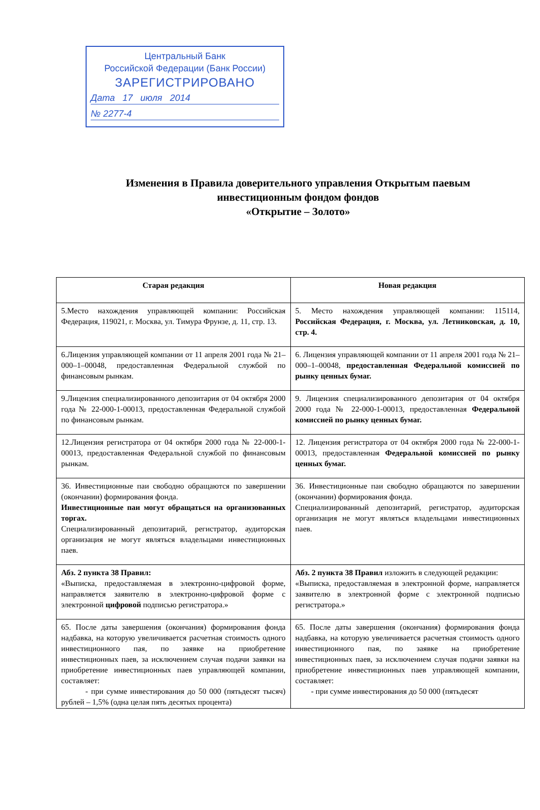Центральный Банк
Российской Федерации (Банк России)
ЗАРЕГИСТРИРОВАНО
Дата 17 июля 2014
№ 2277-4
Изменения в Правила доверительного управления Открытым паевым инвестиционным фондом фондов
«Открытие – Золото»
| Старая редакция | Новая редакция |
| --- | --- |
| 5.Место нахождения управляющей компании: Российская Федерация, 119021, г. Москва, ул. Тимура Фрунзе, д. 11, стр. 13. | 5. Место нахождения управляющей компании: 115114, Российская Федерация, г. Москва, ул. Летниковская, д. 10, стр. 4. |
| 6.Лицензия управляющей компании от 11 апреля 2001 года № 21–000–1–00048, предоставленная Федеральной службой по финансовым рынкам. | 6. Лицензия управляющей компании от 11 апреля 2001 года № 21–000–1–00048, предоставленная Федеральной комиссией по рынку ценных бумаг. |
| 9.Лицензия специализированного депозитария от 04 октября 2000 года № 22-000-1-00013, предоставленная Федеральной службой по финансовым рынкам. | 9. Лицензия специализированного депозитария от 04 октября 2000 года № 22-000-1-00013, предоставленная Федеральной комиссией по рынку ценных бумаг. |
| 12.Лицензия регистратора от 04 октября 2000 года № 22-000-1-00013, предоставленная Федеральной службой по финансовым рынкам. | 12. Лицензия регистратора от 04 октября 2000 года № 22-000-1-00013, предоставленная Федеральной комиссией по рынку ценных бумаг. |
| 36. Инвестиционные паи свободно обращаются по завершении (окончании) формирования фонда. Инвестиционные паи могут обращаться на организованных торгах. Специализированный депозитарий, регистратор, аудиторская организация не могут являться владельцами инвестиционных паев. | 36. Инвестиционные паи свободно обращаются по завершении (окончании) формирования фонда. Специализированный депозитарий, регистратор, аудиторская организация не могут являться владельцами инвестиционных паев. |
| Абз. 2 пункта 38 Правил: «Выписка, предоставляемая в электронно-цифровой форме, направляется заявителю в электронно-цифровой форме с электронной цифровой подписью регистратора.» | Абз. 2 пункта 38 Правил изложить в следующей редакции: «Выписка, предоставляемая в электронной форме, направляется заявителю в электронной форме с электронной подписью регистратора.» |
| 65. После даты завершения (окончания) формирования фонда надбавка, на которую увеличивается расчетная стоимость одного инвестиционного пая, по заявке на приобретение инвестиционных паев, за исключением случая подачи заявки на приобретение инвестиционных паев управляющей компании, составляет: - при сумме инвестирования до 50 000 (пятьдесят тысяч) рублей – 1,5% (одна целая пять десятых процента) | 65. После даты завершения (окончания) формирования фонда надбавка, на которую увеличивается расчетная стоимость одного инвестиционного пая, по заявке на приобретение инвестиционных паев, за исключением случая подачи заявки на приобретение инвестиционных паев управляющей компании, составляет: - при сумме инвестирования до 50 000 (пятьдесят |